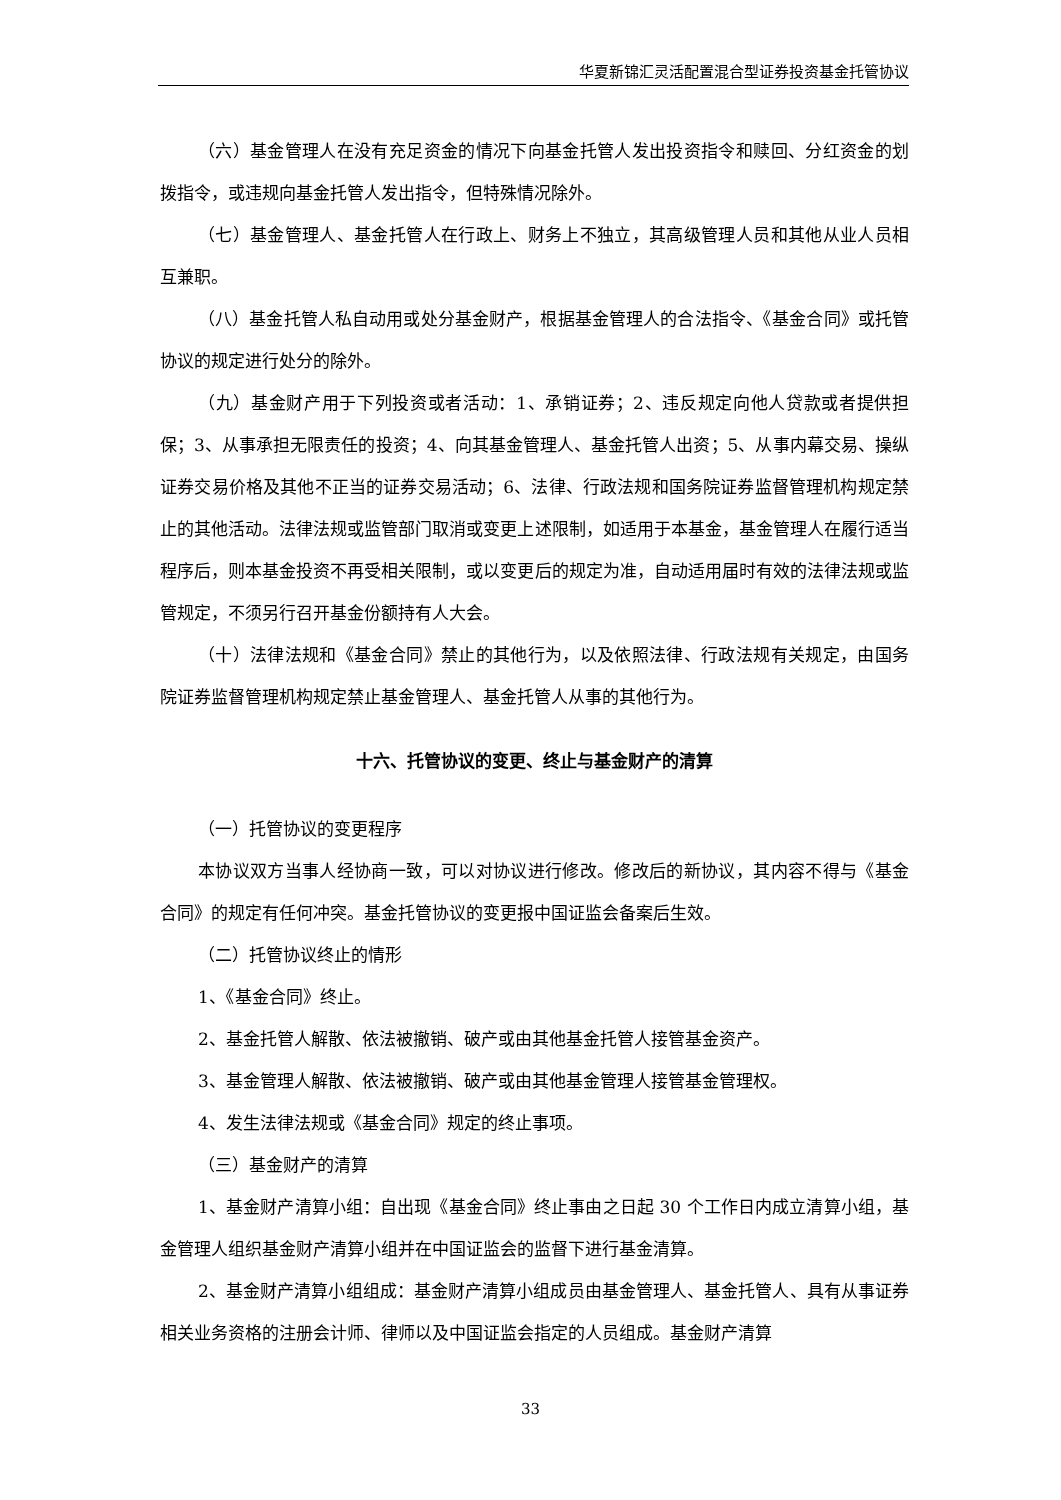华夏新锦汇灵活配置混合型证券投资基金托管协议
（六）基金管理人在没有充足资金的情况下向基金托管人发出投资指令和赎回、分红资金的划拨指令，或违规向基金托管人发出指令，但特殊情况除外。
（七）基金管理人、基金托管人在行政上、财务上不独立，其高级管理人员和其他从业人员相互兼职。
（八）基金托管人私自动用或处分基金财产，根据基金管理人的合法指令、《基金合同》或托管协议的规定进行处分的除外。
（九）基金财产用于下列投资或者活动：1、承销证券；2、违反规定向他人贷款或者提供担保；3、从事承担无限责任的投资；4、向其基金管理人、基金托管人出资；5、从事内幕交易、操纵证券交易价格及其他不正当的证券交易活动；6、法律、行政法规和国务院证券监督管理机构规定禁止的其他活动。法律法规或监管部门取消或变更上述限制，如适用于本基金，基金管理人在履行适当程序后，则本基金投资不再受相关限制，或以变更后的规定为准，自动适用届时有效的法律法规或监管规定，不须另行召开基金份额持有人大会。
（十）法律法规和《基金合同》禁止的其他行为，以及依照法律、行政法规有关规定，由国务院证券监督管理机构规定禁止基金管理人、基金托管人从事的其他行为。
十六、托管协议的变更、终止与基金财产的清算
（一）托管协议的变更程序
本协议双方当事人经协商一致，可以对协议进行修改。修改后的新协议，其内容不得与《基金合同》的规定有任何冲突。基金托管协议的变更报中国证监会备案后生效。
（二）托管协议终止的情形
1、《基金合同》终止。
2、基金托管人解散、依法被撤销、破产或由其他基金托管人接管基金资产。
3、基金管理人解散、依法被撤销、破产或由其他基金管理人接管基金管理权。
4、发生法律法规或《基金合同》规定的终止事项。
（三）基金财产的清算
1、基金财产清算小组：自出现《基金合同》终止事由之日起 30 个工作日内成立清算小组，基金管理人组织基金财产清算小组并在中国证监会的监督下进行基金清算。
2、基金财产清算小组组成：基金财产清算小组成员由基金管理人、基金托管人、具有从事证券相关业务资格的注册会计师、律师以及中国证监会指定的人员组成。基金财产清算
33